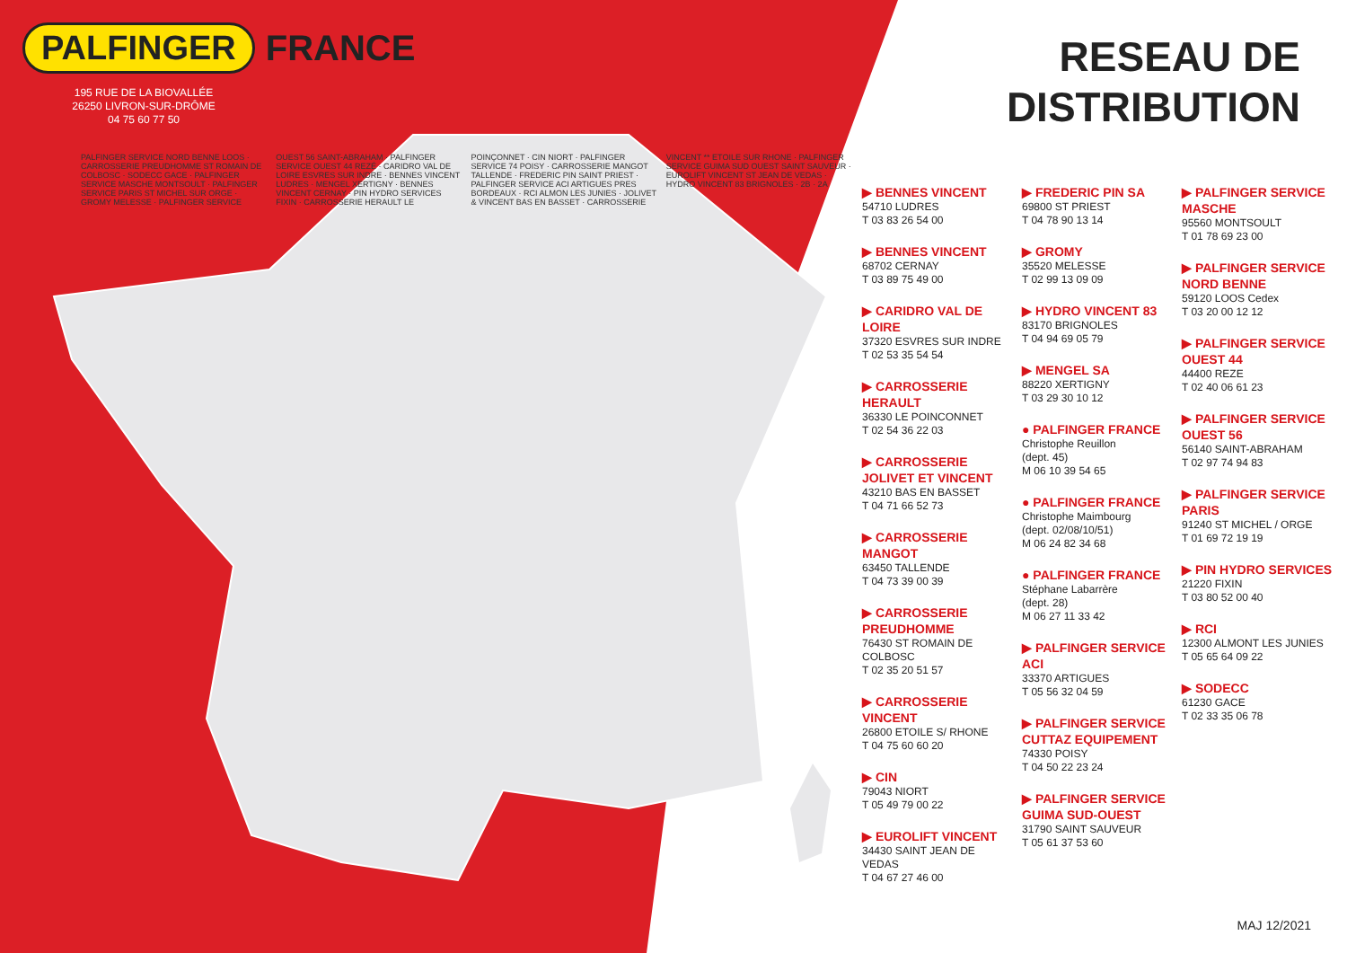PALFINGER FRANCE
195 RUE DE LA BIOVALLÉE
26250 LIVRON-SUR-DRÔME
04 75 60 77 50
PALFINGER SERVICE NORD BENNE LOOS · CARROSSERIE PREUDHOMME ST ROMAIN DE COLBOSC · SODECC GACE · PALFINGER SERVICE MASCHE MONTSOULT · PALFINGER SERVICE PARIS ST MICHEL SUR ORGE · GROMY MELESSE · PALFINGER SERVICE OUEST 56 SAINT-ABRAHAM · PALFINGER SERVICE OUEST 44 REZÉ · CARIDRO VAL DE LOIRE ESVRES SUR INDRE · BENNES VINCENT LUDRES · MENGEL XERTIGNY · BENNES VINCENT CERNAY · PIN HYDRO SERVICES FIXIN · CARROSSERIE HERAULT LE POINÇONNET · CIN NIORT · PALFINGER SERVICE 74 POISY · CARROSSERIE MANGOT TALLENDE · FREDERIC PIN SAINT PRIEST · PALFINGER SERVICE ACI ARTIGUES PRES BORDEAUX · RCI ALMON LES JUNIES · JOLIVET & VINCENT BAS EN BASSET · CARROSSERIE VINCENT ** ETOILE SUR RHONE · PALFINGER SERVICE GUIMA SUD OUEST SAINT SAUVEUR · EUROLIFT VINCENT ST JEAN DE VEDAS · HYDRO VINCENT 83 BRIGNOLES · 2B · 2A
RESEAU DE
DISTRIBUTION
▶ BENNES VINCENT
54710 LUDRES
T 03 83 26 54 00
▶ BENNES VINCENT
68702 CERNAY
T 03 89 75 49 00
▶ CARIDRO VAL DE LOIRE
37320 ESVRES SUR INDRE
T 02 53 35 54 54
▶ CARROSSERIE HERAULT
36330 LE POINCONNET
T 02 54 36 22 03
▶ CARROSSERIE JOLIVET ET VINCENT
43210 BAS EN BASSET
T 04 71 66 52 73
▶ CARROSSERIE MANGOT
63450 TALLENDE
T 04 73 39 00 39
▶ CARROSSERIE PREUDHOMME
76430 ST ROMAIN DE COLBOSC
T 02 35 20 51 57
▶ CARROSSERIE VINCENT
26800 ETOILE S/ RHONE
T 04 75 60 60 20
▶ CIN
79043 NIORT
T 05 49 79 00 22
▶ EUROLIFT VINCENT
34430 SAINT JEAN DE VEDAS
T 04 67 27 46 00
▶ FREDERIC PIN SA
69800 ST PRIEST
T 04 78 90 13 14
▶ GROMY
35520 MELESSE
T 02 99 13 09 09
▶ HYDRO VINCENT 83
83170 BRIGNOLES
T 04 94 69 05 79
▶ MENGEL SA
88220 XERTIGNY
T 03 29 30 10 12
● PALFINGER FRANCE
Christophe Reuillon
(dept. 45)
M 06 10 39 54 65
● PALFINGER FRANCE
Christophe Maimbourg
(dept. 02/08/10/51)
M 06 24 82 34 68
● PALFINGER FRANCE
Stéphane Labarrère
(dept. 28)
M 06 27 11 33 42
▶ PALFINGER SERVICE ACI
33370 ARTIGUES
T 05 56 32 04 59
▶ PALFINGER SERVICE CUTTAZ EQUIPEMENT
74330 POISY
T 04 50 22 23 24
▶ PALFINGER SERVICE GUIMA SUD-OUEST
31790 SAINT SAUVEUR
T 05 61 37 53 60
▶ PALFINGER SERVICE MASCHE
95560 MONTSOULT
T 01 78 69 23 00
▶ PALFINGER SERVICE NORD BENNE
59120 LOOS Cedex
T 03 20 00 12 12
▶ PALFINGER SERVICE OUEST 44
44400 REZE
T 02 40 06 61 23
▶ PALFINGER SERVICE OUEST 56
56140 SAINT-ABRAHAM
T 02 97 74 94 83
▶ PALFINGER SERVICE PARIS
91240 ST MICHEL / ORGE
T 01 69 72 19 19
▶ PIN HYDRO SERVICES
21220 FIXIN
T 03 80 52 00 40
▶ RCI
12300 ALMONT LES JUNIES
T 05 65 64 09 22
▶ SODECC
61230 GACE
T 02 33 35 06 78
MAJ 12/2021